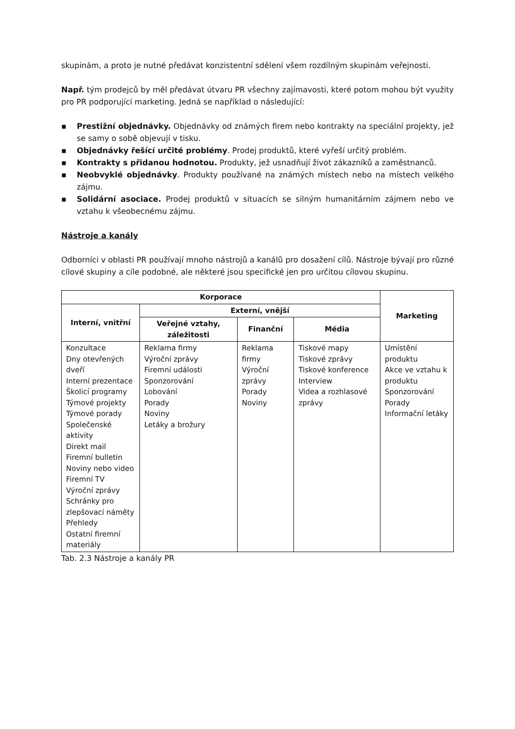skupinám, a proto je nutné předávat konzistentní sdělení všem rozdílným skupinám veřejnosti.
Např. tým prodejců by měl předávat útvaru PR všechny zajímavosti, které potom mohou být využity pro PR podporující marketing. Jedná se například o následující:
▪ Prestižní objednávky. Objednávky od známých firem nebo kontrakty na speciální projekty, jež se samy o sobě objevují v tisku.
▪ Objednávky řešící určité problémy. Prodej produktů, které vyřeší určitý problém.
▪ Kontrakty s přidanou hodnotou. Produkty, jež usnadňují život zákazníků a zaměstnanců.
▪ Neobvyklé objednávky. Produkty používané na známých místech nebo na místech velkého zájmu.
▪ Solidární asociace. Prodej produktů v situacích se silným humanitárním zájmem nebo ve vztahu k všeobecnému zájmu.
Nástroje a kanály
Odborníci v oblasti PR používají mnoho nástrojů a kanálů pro dosažení cílů. Nástroje bývají pro různé cílové skupiny a cíle podobné, ale některé jsou specifické jen pro určitou cílovou skupinu.
| Korporace | | | | Marketing |
| --- | --- | --- | --- | --- |
| Interní, vnitřní | Externí, vnější | | | |
| | Veřejné vztahy, záležitosti | Finanční | Média | |
| Konzultace Dny otevřených dveří Interní prezentace Školicí programy Týmové projekty Týmové porady Společenské aktivity Direkt mail Firemní bulletin Noviny nebo video Firemní TV Výroční zprávy Schránky pro zlepšovací náměty Přehledy Ostatní firemní materiály | Reklama firmy Výroční zprávy Firemní události Sponzorování Lobování Porady Noviny Letáky a brožury | Reklama firmy Výroční zprávy Porady Noviny | Tiskové mapy Tiskové zprávy Tiskové konference Interview Videa a rozhlasové zprávy | Umístění produktu Akce ve vztahu k produktu Sponzorování Porady Informační letáky |
Tab. 2.3 Nástroje a kanály PR